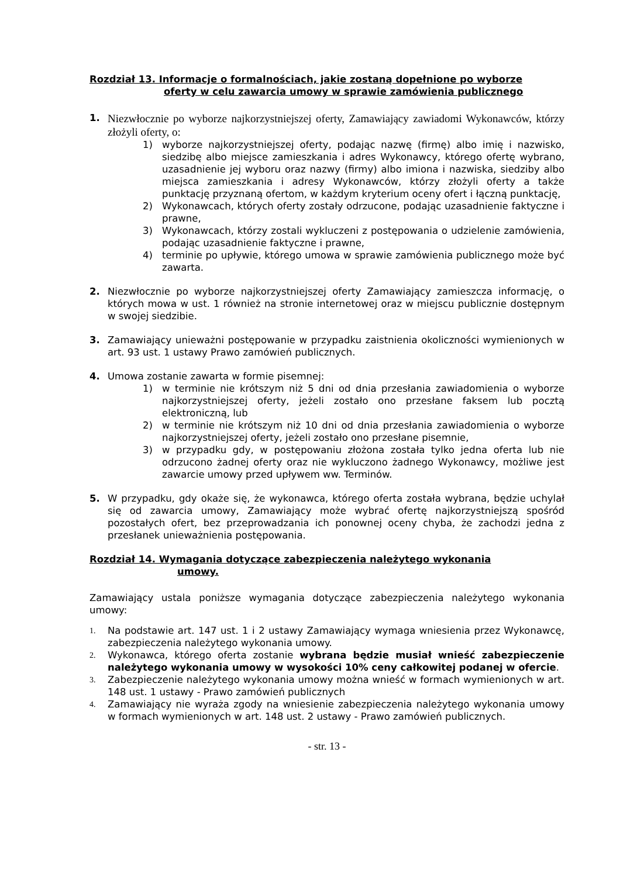Rozdział 13. Informacje o formalnościach, jakie zostaną dopełnione po wyborze
oferty w celu zawarcia umowy w sprawie zamówienia publicznego
1.
Niezwłocznie po wyborze najkorzystniejszej oferty, Zamawiający zawiadomi Wykonawców, którzy złożyli oferty, o:
1) wyborze najkorzystniejszej oferty, podając nazwę (firmę) albo imię i nazwisko, siedzibę albo miejsce zamieszkania i adres Wykonawcy, którego ofertę wybrano, uzasadnienie jej wyboru oraz nazwy (firmy) albo imiona i nazwiska, siedziby albo miejsca zamieszkania i adresy Wykonawców, którzy złożyli oferty a także punktację przyznaną ofertom, w każdym kryterium oceny ofert i łączną punktację,
2) Wykonawcach, których oferty zostały odrzucone, podając uzasadnienie faktyczne i prawne,
3) Wykonawcach, którzy zostali wykluczeni z postępowania o udzielenie zamówienia, podając uzasadnienie faktyczne i prawne,
4) terminie po upływie, którego umowa w sprawie zamówienia publicznego może być zawarta.
2. Niezwłocznie po wyborze najkorzystniejszej oferty Zamawiający zamieszcza informację, o których mowa w ust. 1 również na stronie internetowej oraz w miejscu publicznie dostępnym w swojej siedzibie.
3. Zamawiający unieważni postępowanie w przypadku zaistnienia okoliczności wymienionych w art. 93 ust. 1 ustawy Prawo zamówień publicznych.
4. Umowa zostanie zawarta w formie pisemnej:
1) w terminie nie krótszym niż 5 dni od dnia przesłania zawiadomienia o wyborze najkorzystniejszej oferty, jeżeli zostało ono przesłane faksem lub pocztą elektroniczną, lub
2) w terminie nie krótszym niż 10 dni od dnia przesłania zawiadomienia o wyborze najkorzystniejszej oferty, jeżeli zostało ono przesłane pisemnie,
3) w przypadku gdy, w postępowaniu złożona została tylko jedna oferta lub nie odrzucono żadnej oferty oraz nie wykluczono żadnego Wykonawcy, możliwe jest zawarcie umowy przed upływem ww. Terminów.
5. W przypadku, gdy okaże się, że wykonawca, którego oferta została wybrana, będzie uchylał się od zawarcia umowy, Zamawiający może wybrać ofertę najkorzystniejszą spośród pozostałych ofert, bez przeprowadzania ich ponownej oceny chyba, że zachodzi jedna z przesłanek unieważnienia postępowania.
Rozdział 14. Wymagania dotyczące zabezpieczenia należytego wykonania
umowy.
Zamawiający ustala poniższe wymagania dotyczące zabezpieczenia należytego wykonania umowy:
1.
Na podstawie art. 147 ust. 1 i 2 ustawy Zamawiający wymaga wniesienia przez Wykonawcę, zabezpieczenia należytego wykonania umowy.
2.
Wykonawca, którego oferta zostanie wybrana będzie musiał wnieść zabezpieczenie należytego wykonania umowy w wysokości 10% ceny całkowitej podanej w ofercie.
3.
Zabezpieczenie należytego wykonania umowy można wnieść w formach wymienionych w art. 148 ust. 1 ustawy - Prawo zamówień publicznych
4.
Zamawiający nie wyraża zgody na wniesienie zabezpieczenia należytego wykonania umowy w formach wymienionych w art. 148 ust. 2 ustawy - Prawo zamówień publicznych.
- str. 13 -